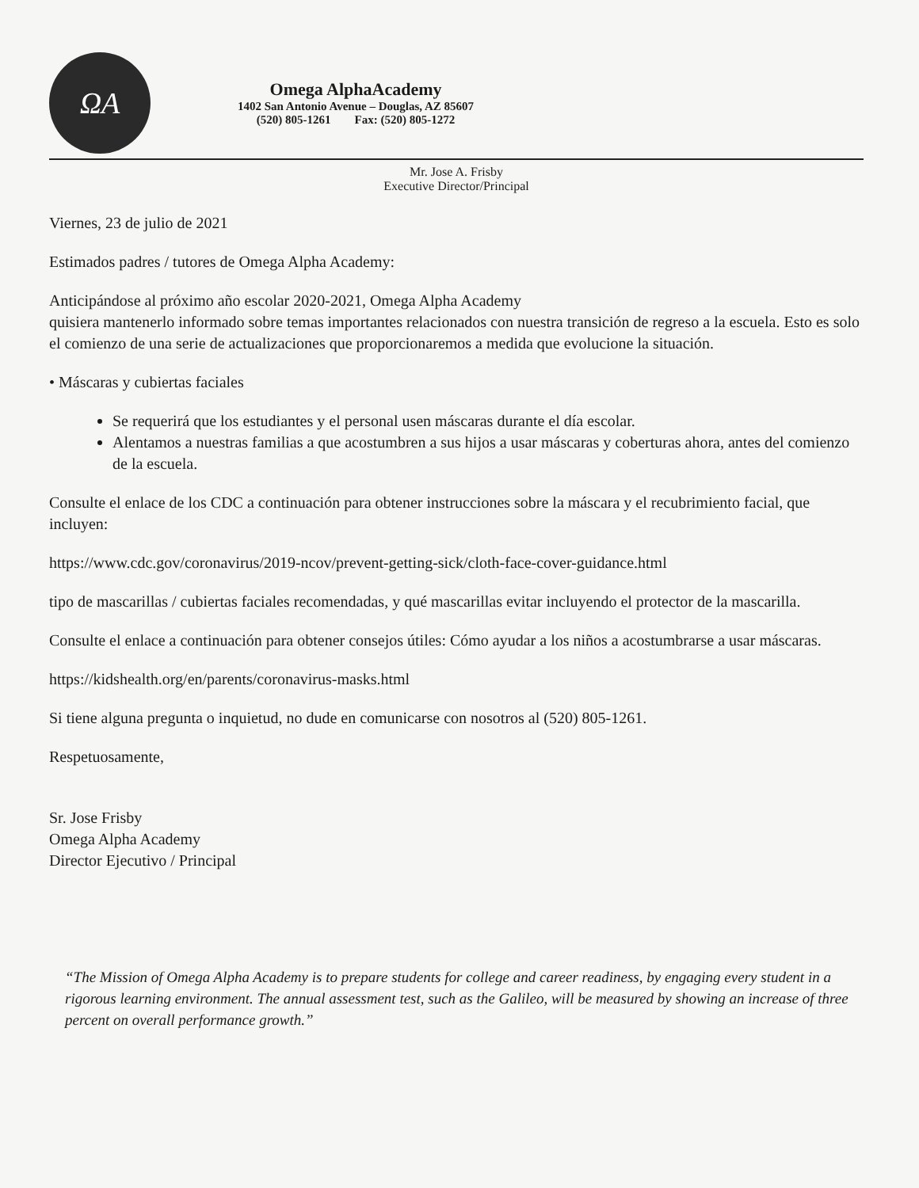ΩA
Omega AlphaAcademy
1402 San Antonio Avenue – Douglas, AZ 85607
(520) 805-1261 Fax: (520) 805-1272
Mr. Jose A. Frisby
Executive Director/Principal
Viernes, 23 de julio de 2021
Estimados padres / tutores de Omega Alpha Academy:
Anticipándose al próximo año escolar 2020-2021, Omega Alpha Academy
quisiera mantenerlo informado sobre temas importantes relacionados con nuestra transición de regreso a la escuela. Esto es solo el comienzo de una serie de actualizaciones que proporcionaremos a medida que evolucione la situación.
• Máscaras y cubiertas faciales
Se requerirá que los estudiantes y el personal usen máscaras durante el día escolar.
Alentamos a nuestras familias a que acostumbren a sus hijos a usar máscaras y coberturas ahora, antes del comienzo de la escuela.
Consulte el enlace de los CDC a continuación para obtener instrucciones sobre la máscara y el recubrimiento facial, que incluyen:
https://www.cdc.gov/coronavirus/2019-ncov/prevent-getting-sick/cloth-face-cover-guidance.html
tipo de mascarillas / cubiertas faciales recomendadas, y qué mascarillas evitar incluyendo el protector de la mascarilla.
Consulte el enlace a continuación para obtener consejos útiles: Cómo ayudar a los niños a acostumbrarse a usar máscaras.
https://kidshealth.org/en/parents/coronavirus-masks.html
Si tiene alguna pregunta o inquietud, no dude en comunicarse con nosotros al (520) 805-1261.
Respetuosamente,
Sr. Jose Frisby
Omega Alpha Academy
Director Ejecutivo / Principal
“The Mission of Omega Alpha Academy is to prepare students for college and career readiness, by engaging every student in a rigorous learning environment. The annual assessment test, such as the Galileo, will be measured by showing an increase of three percent on overall performance growth.”